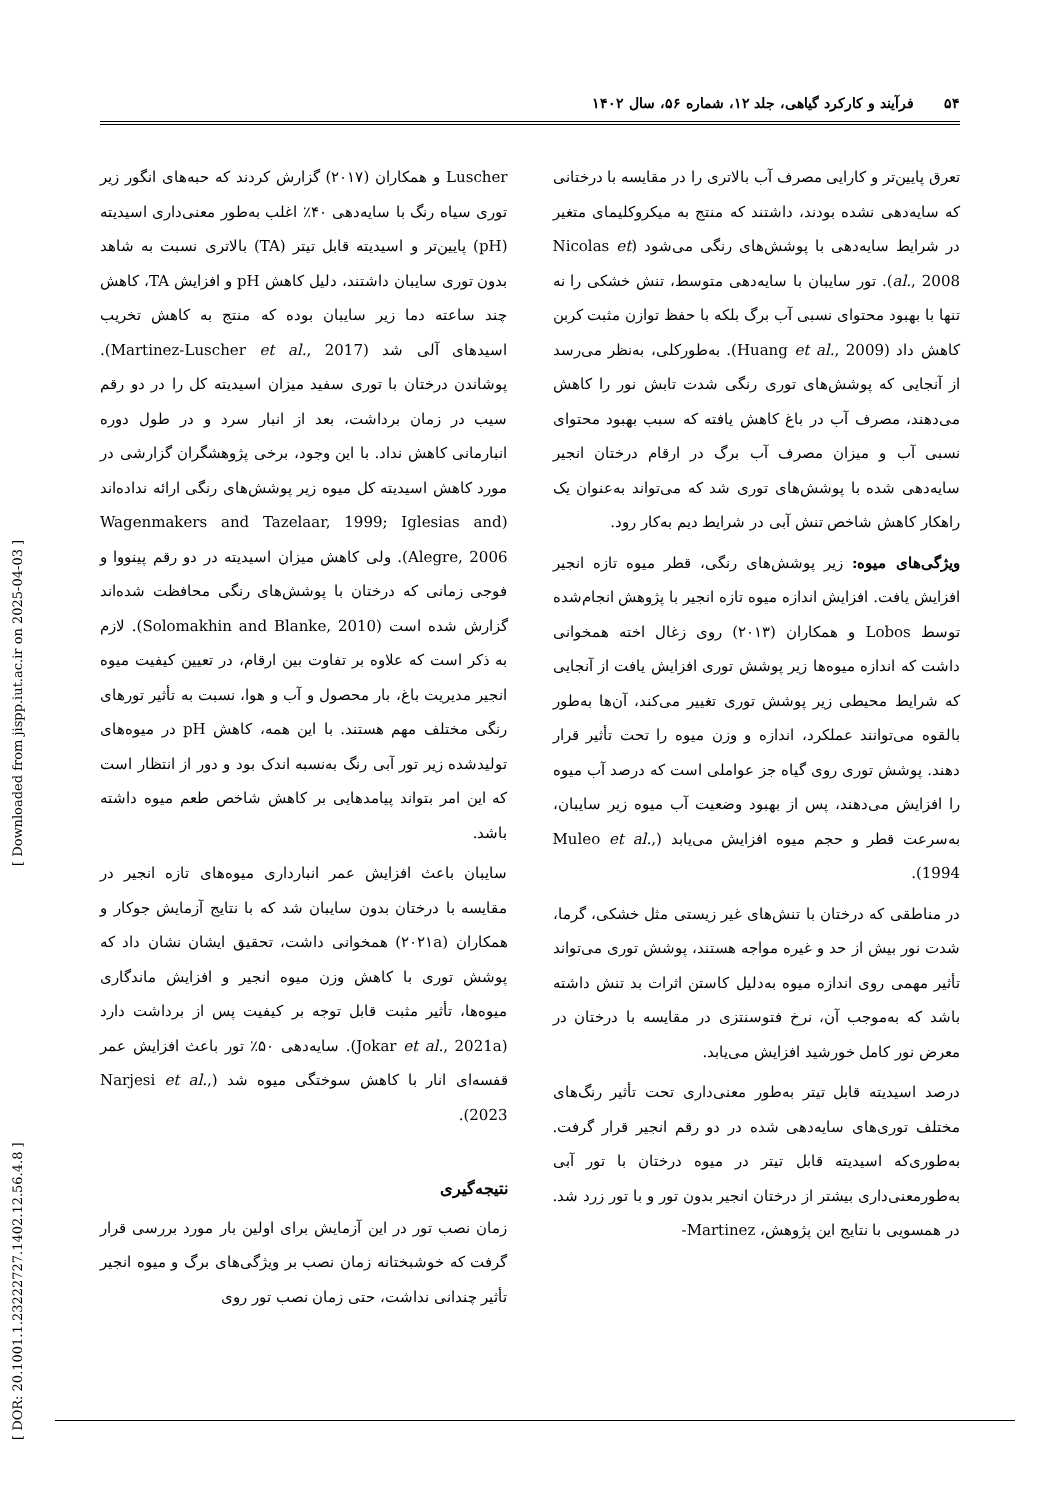۵۴فرآیند و کارکرد گیاهی، جلد ۱۲، شماره ۵۶، سال ۱۴۰۲
تعرق پایین‌تر و کارایی مصرف آب بالاتری را در مقایسه با درختانی که سایه‌دهی نشده بودند، داشتند که منتج به میکروکلیمای متغیر در شرایط سایه‌دهی با پوشش‌های رنگی می‌شود (Nicolas et al., 2008). تور سایبان با سایه‌دهی متوسط، تنش خشکی را نه تنها با بهبود محتوای نسبی آب برگ بلکه با حفظ توازن مثبت کربن کاهش داد (Huang et al., 2009). به‌طورکلی، به‌نظر می‌رسد از آنجایی که پوشش‌های توری رنگی شدت تابش نور را کاهش می‌دهند، مصرف آب در باغ کاهش یافته که سبب بهبود محتوای نسبی آب و میزان مصرف آب برگ در ارقام درختان انجیر سایه‌دهی شده با پوشش‌های توری شد که می‌تواند به‌عنوان یک راهکار کاهش شاخص تنش آبی در شرایط دیم به‌کار رود.
ویژگی‌های میوه: زیر پوشش‌های رنگی، قطر میوه تازه انجیر افزایش یافت. افزایش اندازه میوه تازه انجیر با پژوهش انجام‌شده توسط Lobos و همکاران (۲۰۱۳) روی زغال اخته همخوانی داشت که اندازه میوه‌ها زیر پوشش توری افزایش یافت از آنجایی که شرایط محیطی زیر پوشش توری تغییر می‌کند، آن‌ها به‌طور بالقوه می‌توانند عملکرد، اندازه و وزن میوه را تحت تأثیر قرار دهند. پوشش توری روی گیاه جز عواملی است که درصد آب میوه را افزایش می‌دهند، پس از بهبود وضعیت آب میوه زیر سایبان، به‌سرعت قطر و حجم میوه افزایش می‌یابد (Muleo et al., 1994).
در مناطقی که درختان با تنش‌های غیر زیستی مثل خشکی، گرما، شدت نور بیش از حد و غیره مواجه هستند، پوشش توری می‌تواند تأثیر مهمی روی اندازه میوه به‌دلیل کاستن اثرات بد تنش داشته باشد که به‌موجب آن، نرخ فتوسنتزی در مقایسه با درختان در معرض نور کامل خورشید افزایش می‌یابد.
درصد اسیدیته قابل تیتر به‌طور معنی‌داری تحت تأثیر رنگ‌های مختلف توری‌های سایه‌دهی شده در دو رقم انجیر قرار گرفت. به‌طوری‌که اسیدیته قابل تیتر در میوه درختان با تور آبی به‌طورمعنی‌داری بیشتر از درختان انجیر بدون تور و با تور زرد شد. در همسویی با نتایج این پژوهش، Martinez-
Luscher و همکاران (۲۰۱۷) گزارش کردند که حبه‌های انگور زیر توری سیاه رنگ با سایه‌دهی ۴۰٪ اغلب به‌طور معنی‌داری اسیدیته (pH) پایین‌تر و اسیدیته قابل تیتر (TA) بالاتری نسبت به شاهد بدون توری سایبان داشتند، دلیل کاهش pH و افزایش TA، کاهش چند ساعته دما زیر سایبان بوده که منتج به کاهش تخریب اسیدهای آلی شد (Martinez-Luscher et al., 2017). پوشاندن درختان با توری سفید میزان اسیدیته کل را در دو رقم سیب در زمان برداشت، بعد از انبار سرد و در طول دوره انبارمانی کاهش نداد. با این وجود، برخی پژوهشگران گزارشی در مورد کاهش اسیدیته کل میوه زیر پوشش‌های رنگی ارائه نداده‌اند (Wagenmakers and Tazelaar, 1999; Iglesias and Alegre, 2006). ولی کاهش میزان اسیدیته در دو رقم پینووا و فوجی زمانی که درختان با پوشش‌های رنگی محافظت شده‌اند گزارش شده است (Solomakhin and Blanke, 2010). لازم به ذکر است که علاوه بر تفاوت بین ارقام، در تعیین کیفیت میوه انجیر مدیریت باغ، بار محصول و آب و هوا، نسبت به تأثیر تورهای رنگی مختلف مهم هستند. با این همه، کاهش pH در میوه‌های تولیدشده زیر تور آبی رنگ به‌نسبه اندک بود و دور از انتظار است که این امر بتواند پیامدهایی بر کاهش شاخص طعم میوه داشته باشد.
سایبان باعث افزایش عمر انبارداری میوه‌های تازه انجیر در مقایسه با درختان بدون سایبان شد که با نتایج آزمایش جوکار و همکاران (۲۰۲۱a) همخوانی داشت، تحقیق ایشان نشان داد که پوشش توری با کاهش وزن میوه انجیر و افزایش ماندگاری میوه‌ها، تأثیر مثبت قابل توجه بر کیفیت پس از برداشت دارد (Jokar et al., 2021a). سایه‌دهی ۵۰٪ تور باعث افزایش عمر قفسه‌ای انار با کاهش سوختگی میوه شد (Narjesi et al., 2023).
نتیجه‌گیری
زمان نصب تور در این آزمایش برای اولین بار مورد بررسی قرار گرفت که خوشبختانه زمان نصب بر ویژگی‌های برگ و میوه انجیر تأثیر چندانی نداشت، حتی زمان نصب تور روی
[ DOR: 20.1001.1.23222727.1402.12.56.4.8 ] [ Downloaded from jispp.iut.ac.ir on 2025-04-03 ]